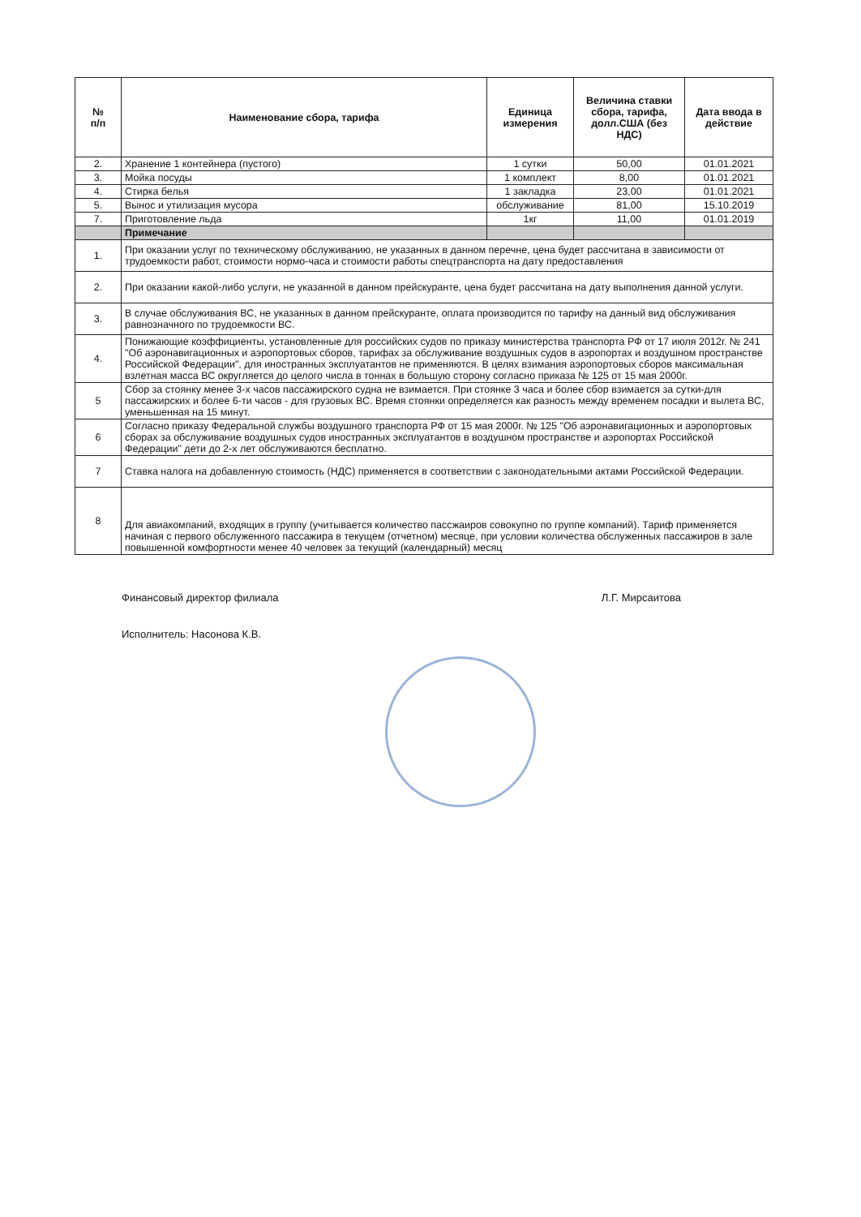| № п/п | Наименование сбора, тарифа | Единица измерения | Величина ставки сбора, тарифа, долл.США (без НДС) | Дата ввода в действие |
| --- | --- | --- | --- | --- |
| 2. | Хранение 1 контейнера (пустого) | 1 сутки | 50,00 | 01.01.2021 |
| 3. | Мойка посуды | 1 комплект | 8,00 | 01.01.2021 |
| 4. | Стирка белья | 1 закладка | 23,00 | 01.01.2021 |
| 5. | Вынос и утилизация мусора | обслуживание | 81,00 | 15.10.2019 |
| 7. | Приготовление льда | 1кг | 11,00 | 01.01.2019 |
| | Примечание | | | |
| 1. | При оказании услуг по техническому обслуживанию, не указанных в данном перечне, цена будет рассчитана в зависимости от трудоемкости работ, стоимости нормо-часа и стоимости работы спецтранспорта на дату предоставления | | | |
| 2. | При оказании какой-либо услуги, не указанной в данном прейскуранте, цена будет рассчитана на дату выполнения данной услуги. | | | |
| 3. | В случае обслуживания ВС, не указанных в данном прейскуранте, оплата производится по тарифу на данный вид обслуживания равнозначного по трудоемкости ВС. | | | |
| 4. | Понижающие коэффициенты, установленные для российских судов по приказу министерства транспорта РФ от 17 июля 2012г. № 241 "Об аэронавигационных и аэропортовых сборов, тарифах за обслуживание воздушных судов в аэропортах и воздушном пространстве Российской Федерации", для иностранных эксплуатантов не применяются. В целях взимания аэропортовых сборов максимальная взлетная масса ВС округляется до целого числа в тоннах в большую сторону согласно приказа № 125 от 15 мая 2000г. | | | |
| 5 | Сбор за стоянку менее 3-х часов пассажирского судна не взимается. При стоянке 3 часа и более сбор взимается за сутки-для пассажирских и более 6-ти часов - для грузовых ВС. Время стоянки определяется как разность между временем посадки и вылета ВС, уменьшенная на 15 минут. | | | |
| 6 | Согласно приказу Федеральной службы воздушного транспорта РФ от 15 мая 2000г. № 125 "Об аэронавигационных и аэропортовых сборах за обслуживание воздушных судов иностранных эксплуатантов в воздушном пространстве и аэропортах Российской Федерации" дети до 2-х лет обслуживаются бесплатно. | | | |
| 7 | Ставка налога на добавленную стоимость (НДС) применяется в соответствии с законодательными актами Российской Федерации. | | | |
| 8 | Для авиакомпаний, входящих в группу (учитывается количество пассжаиров совокупно по группе компаний). Тариф применяется начиная с первого обслуженного пассажира в текущем (отчетном) месяце, при условии количества обслуженных пассажиров в зале повышенной комфортности менее 40 человек за текущий (календарный) месяц | | | |
Финансовый директор филиала Л.Г. Мирсаитова
Исполнитель: Насонова К.В.